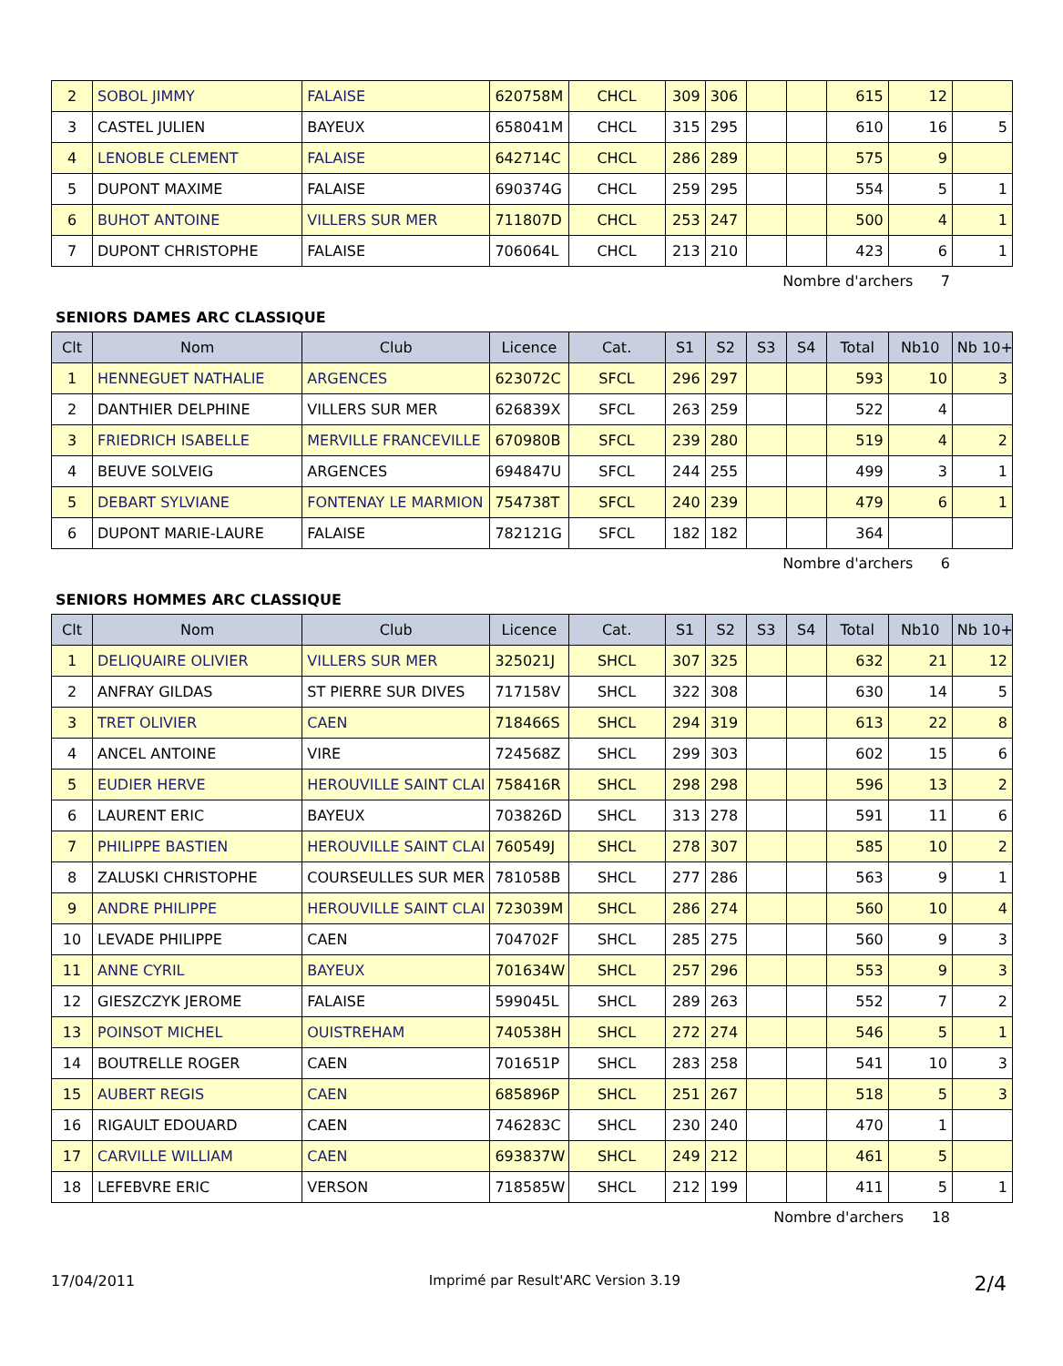| 2 | SOBOL JIMMY | FALAISE | 620758M | CHCL | 309 | 306 | | | 615 | 12 | |
| 3 | CASTEL JULIEN | BAYEUX | 658041M | CHCL | 315 | 295 | | | 610 | 16 | 5 |
| 4 | LENOBLE CLEMENT | FALAISE | 642714C | CHCL | 286 | 289 | | | 575 | 9 | |
| 5 | DUPONT MAXIME | FALAISE | 690374G | CHCL | 259 | 295 | | | 554 | 5 | 1 |
| 6 | BUHOT ANTOINE | VILLERS SUR MER | 711807D | CHCL | 253 | 247 | | | 500 | 4 | 1 |
| 7 | DUPONT CHRISTOPHE | FALAISE | 706064L | CHCL | 213 | 210 | | | 423 | 6 | 1 |
Nombre d'archers 7
SENIORS DAMES ARC CLASSIQUE
| Clt | Nom | Club | Licence | Cat. | S1 | S2 | S3 | S4 | Total | Nb10 | Nb 10+ |
| --- | --- | --- | --- | --- | --- | --- | --- | --- | --- | --- | --- |
| 1 | HENNEGUET NATHALIE | ARGENCES | 623072C | SFCL | 296 | 297 | | | 593 | 10 | 3 |
| 2 | DANTHIER DELPHINE | VILLERS SUR MER | 626839X | SFCL | 263 | 259 | | | 522 | 4 | |
| 3 | FRIEDRICH ISABELLE | MERVILLE FRANCEVILLE | 670980B | SFCL | 239 | 280 | | | 519 | 4 | 2 |
| 4 | BEUVE SOLVEIG | ARGENCES | 694847U | SFCL | 244 | 255 | | | 499 | 3 | 1 |
| 5 | DEBART SYLVIANE | FONTENAY LE MARMION | 754738T | SFCL | 240 | 239 | | | 479 | 6 | 1 |
| 6 | DUPONT MARIE-LAURE | FALAISE | 782121G | SFCL | 182 | 182 | | | 364 | | |
Nombre d'archers 6
SENIORS HOMMES ARC CLASSIQUE
| Clt | Nom | Club | Licence | Cat. | S1 | S2 | S3 | S4 | Total | Nb10 | Nb 10+ |
| --- | --- | --- | --- | --- | --- | --- | --- | --- | --- | --- | --- |
| 1 | DELIQUAIRE OLIVIER | VILLERS SUR MER | 325021J | SHCL | 307 | 325 | | | 632 | 21 | 12 |
| 2 | ANFRAY GILDAS | ST PIERRE SUR DIVES | 717158V | SHCL | 322 | 308 | | | 630 | 14 | 5 |
| 3 | TRET OLIVIER | CAEN | 718466S | SHCL | 294 | 319 | | | 613 | 22 | 8 |
| 4 | ANCEL ANTOINE | VIRE | 724568Z | SHCL | 299 | 303 | | | 602 | 15 | 6 |
| 5 | EUDIER HERVE | HEROUVILLE SAINT CLAI | 758416R | SHCL | 298 | 298 | | | 596 | 13 | 2 |
| 6 | LAURENT ERIC | BAYEUX | 703826D | SHCL | 313 | 278 | | | 591 | 11 | 6 |
| 7 | PHILIPPE BASTIEN | HEROUVILLE SAINT CLAI | 760549J | SHCL | 278 | 307 | | | 585 | 10 | 2 |
| 8 | ZALUSKI CHRISTOPHE | COURSEULLES SUR MER | 781058B | SHCL | 277 | 286 | | | 563 | 9 | 1 |
| 9 | ANDRE PHILIPPE | HEROUVILLE SAINT CLAI | 723039M | SHCL | 286 | 274 | | | 560 | 10 | 4 |
| 10 | LEVADE PHILIPPE | CAEN | 704702F | SHCL | 285 | 275 | | | 560 | 9 | 3 |
| 11 | ANNE CYRIL | BAYEUX | 701634W | SHCL | 257 | 296 | | | 553 | 9 | 3 |
| 12 | GIESZCZYK JEROME | FALAISE | 599045L | SHCL | 289 | 263 | | | 552 | 7 | 2 |
| 13 | POINSOT MICHEL | OUISTREHAM | 740538H | SHCL | 272 | 274 | | | 546 | 5 | 1 |
| 14 | BOUTRELLE ROGER | CAEN | 701651P | SHCL | 283 | 258 | | | 541 | 10 | 3 |
| 15 | AUBERT REGIS | CAEN | 685896P | SHCL | 251 | 267 | | | 518 | 5 | 3 |
| 16 | RIGAULT EDOUARD | CAEN | 746283C | SHCL | 230 | 240 | | | 470 | 1 | |
| 17 | CARVILLE WILLIAM | CAEN | 693837W | SHCL | 249 | 212 | | | 461 | 5 | |
| 18 | LEFEBVRE ERIC | VERSON | 718585W | SHCL | 212 | 199 | | | 411 | 5 | 1 |
Nombre d'archers 18
17/04/2011 Imprimé par Result'ARC Version 3.19 2/4